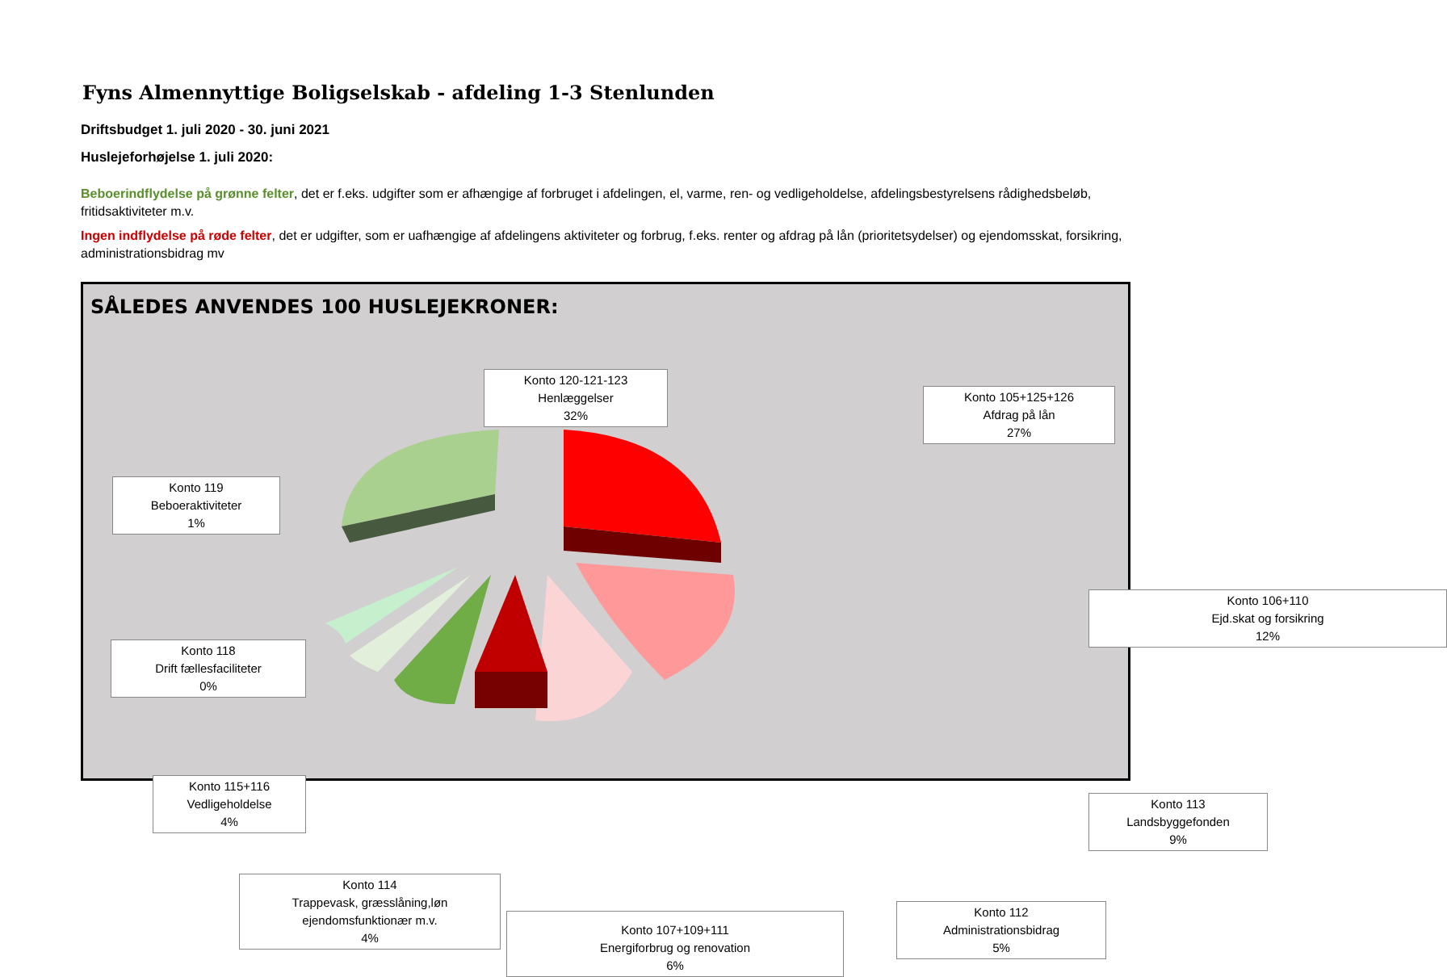Fyns Almennyttige Boligselskab - afdeling 1-3 Stenlunden
Driftsbudget 1. juli 2020 - 30. juni 2021
Huslejeforhøjelse 1. juli 2020:
Beboerindflydelse på grønne felter, det er f.eks. udgifter som er afhængige af forbruget i afdelingen, el, varme, ren- og vedligeholdelse, afdelingsbestyrelsens rådighedsbeløb, fritidsaktiviteter m.v.
Ingen indflydelse på røde felter, det er udgifter, som er uafhængige af afdelingens aktiviteter og forbrug, f.eks. renter og afdrag på lån (prioritetsydelser) og ejendomsskat, forsikring, administrationsbidrag mv
SÅLEDES ANVENDES 100 HUSLEJEKRONER:
Konto 120-121-123
Henlæggelser
32%
Konto 105+125+126
Afdrag på lån
27%
Konto 119
Beboeraktiviteter
1%
Konto 106+110
Ejd.skat og forsikring
12%
Konto 118
Drift fællesfaciliteter
0%
Konto 115+116
Vedligeholdelse
4%
Konto 113
Landsbyggefonden
9%
Konto 114
Trappevask, græsslåning,løn
ejendomsfunktionær m.v.
4%
Konto 112
Administrationsbidrag
5%
Konto 107+109+111
Energiforbrug og renovation
6%